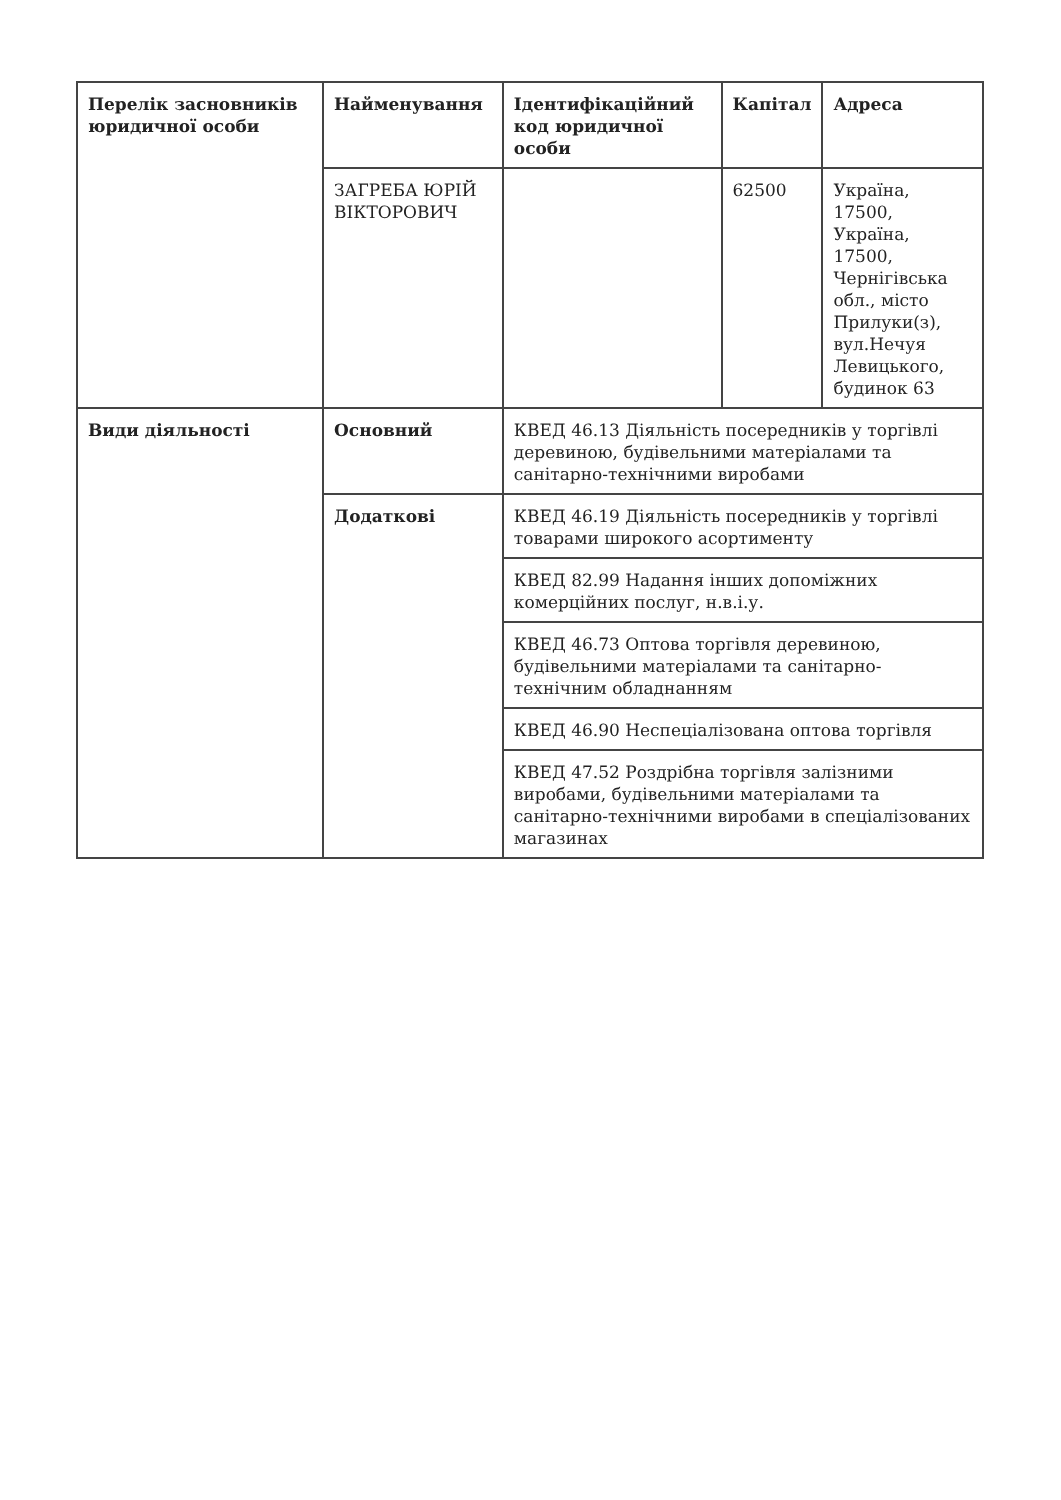| Перелік засновників юридичної особи | Найменування | Ідентифікаційний код юридичної особи | Капітал | Адреса |
| --- | --- | --- | --- | --- |
| | ЗАГРЕБА ЮРІЙ ВІКТОРОВИЧ | | 62500 | Україна, 17500, Україна, 17500, Чернігівська обл., місто Прилуки(з), вул.Нечуя Левицького, будинок 63 |
| Види діяльності | Основний | КВЕД 46.13 Діяльність посередників у торгівлі деревиною, будівельними матеріалами та санітарно-технічними виробами | | |
| | Додаткові | КВЕД 46.19 Діяльність посередників у торгівлі товарами широкого асортименту | | |
| | | КВЕД 82.99 Надання інших допоміжних комерційних послуг, н.в.і.у. | | |
| | | КВЕД 46.73 Оптова торгівля деревиною, будівельними матеріалами та санітарно-технічним обладнанням | | |
| | | КВЕД 46.90 Неспеціалізована оптова торгівля | | |
| | | КВЕД 47.52 Роздрібна торгівля залізними виробами, будівельними матеріалами та санітарно-технічними виробами в спеціалізованих магазинах | | |